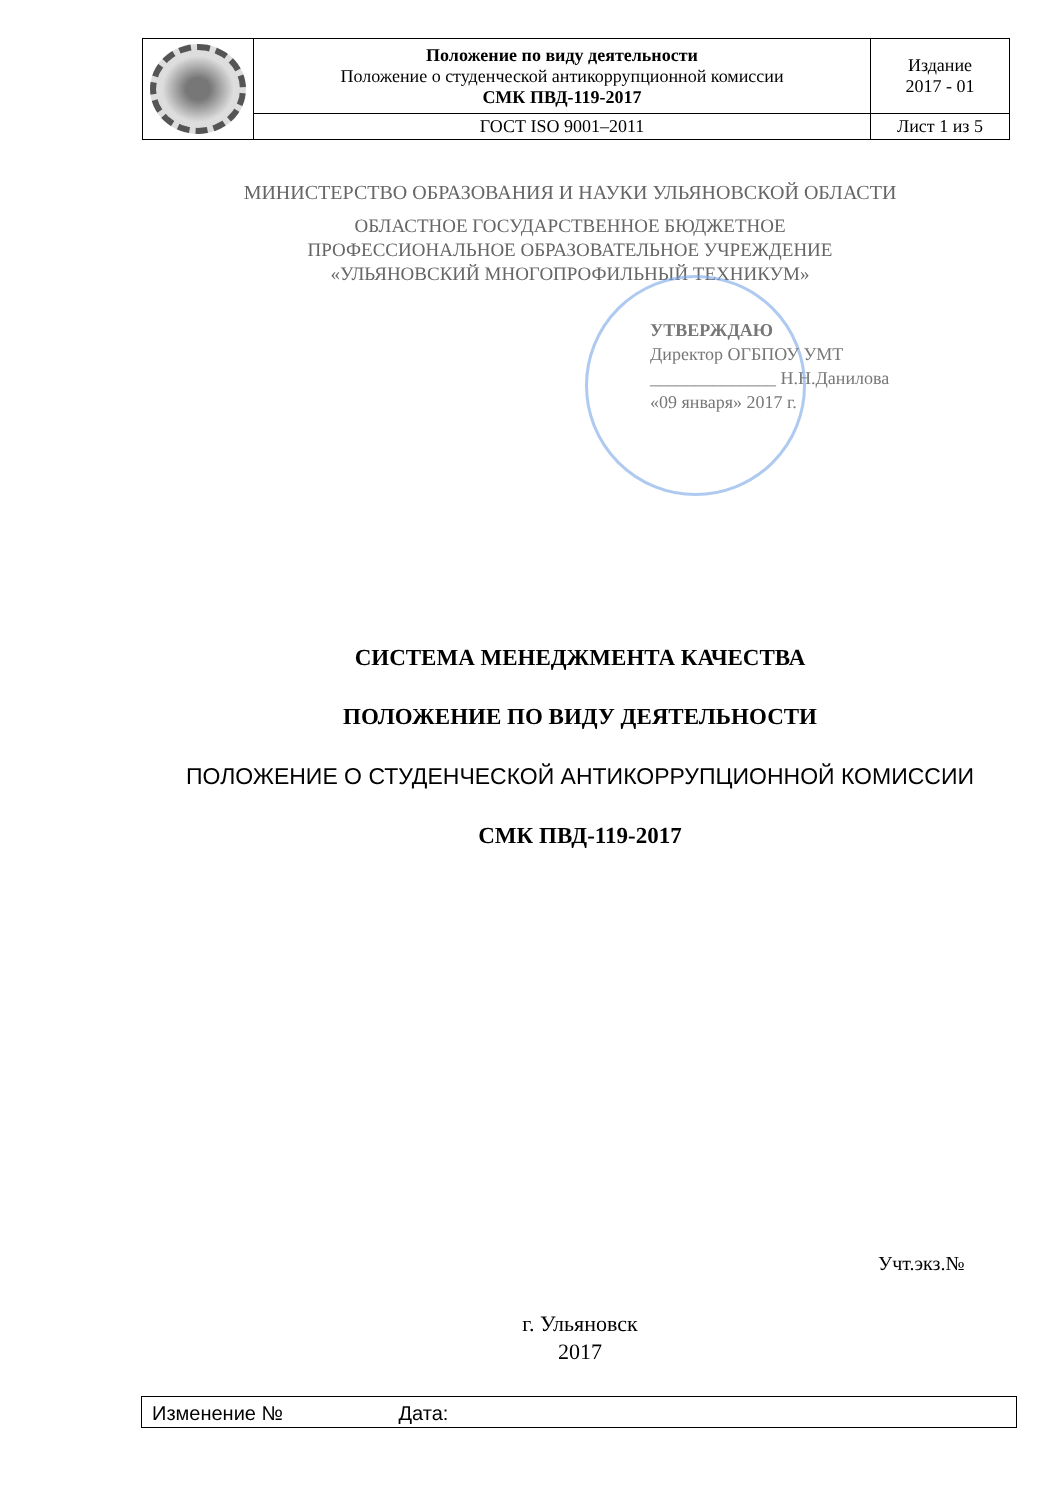| | Положение по виду деятельности Положение о студенческой антикоррупционной комиссии СМК ПВД-119-2017 | Издание 2017 - 01 |
| | ГОСТ ISO 9001–2011 | Лист 1 из 5 |
МИНИСТЕРСТВО ОБРАЗОВАНИЯ И НАУКИ УЛЬЯНОВСКОЙ ОБЛАСТИ
ОБЛАСТНОЕ ГОСУДАРСТВЕННОЕ БЮДЖЕТНОЕ
ПРОФЕССИОНАЛЬНОЕ ОБРАЗОВАТЕЛЬНОЕ УЧРЕЖДЕНИЕ
«УЛЬЯНОВСКИЙ МНОГОПРОФИЛЬНЫЙ ТЕХНИКУМ»
УТВЕРЖДАЮ
Директор ОГБПОУ УМТ
______________ Н.Н.Данилова
«09 января» 2017 г.
СИСТЕМА МЕНЕДЖМЕНТА КАЧЕСТВА
ПОЛОЖЕНИЕ ПО ВИДУ ДЕЯТЕЛЬНОСТИ
ПОЛОЖЕНИЕ О СТУДЕНЧЕСКОЙ АНТИКОРРУПЦИОННОЙ КОМИССИИ
СМК ПВД-119-2017
Учт.экз.№
г. Ульяновск
2017
Изменение № Дата: